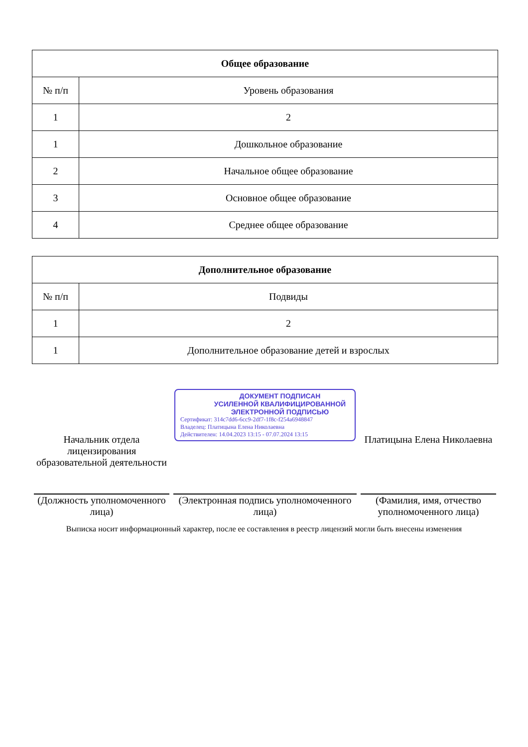| Общее образование | |
| --- | --- |
| № п/п | Уровень образования |
| 1 | 2 |
| 1 | Дошкольное образование |
| 2 | Начальное общее образование |
| 3 | Основное общее образование |
| 4 | Среднее общее образование |
| Дополнительное образование | |
| --- | --- |
| № п/п | Подвиды |
| 1 | 2 |
| 1 | Дополнительное образование детей и взрослых |
Начальник отдела лицензирования образовательной деятельности
(Должность уполномоченного лица)
ДОКУМЕНТ ПОДПИСАН
УСИЛЕННОЙ КВАЛИФИЦИРОВАННОЙ
ЭЛЕКТРОННОЙ ПОДПИСЬЮ
Сертификат: 314c7dd6-6cc9-2df7-1f8c-f254a6948847
Владелец: Платицына Елена Николаевна
Действителен: 14.04.2023 13:15 - 07.07.2024 13:15
(Электронная подпись уполномоченного лица)
Платицына Елена Николаевна
(Фамилия, имя, отчество уполномоченного лица)
Выписка носит информационный характер, после ее составления в реестр лицензий могли быть внесены изменения